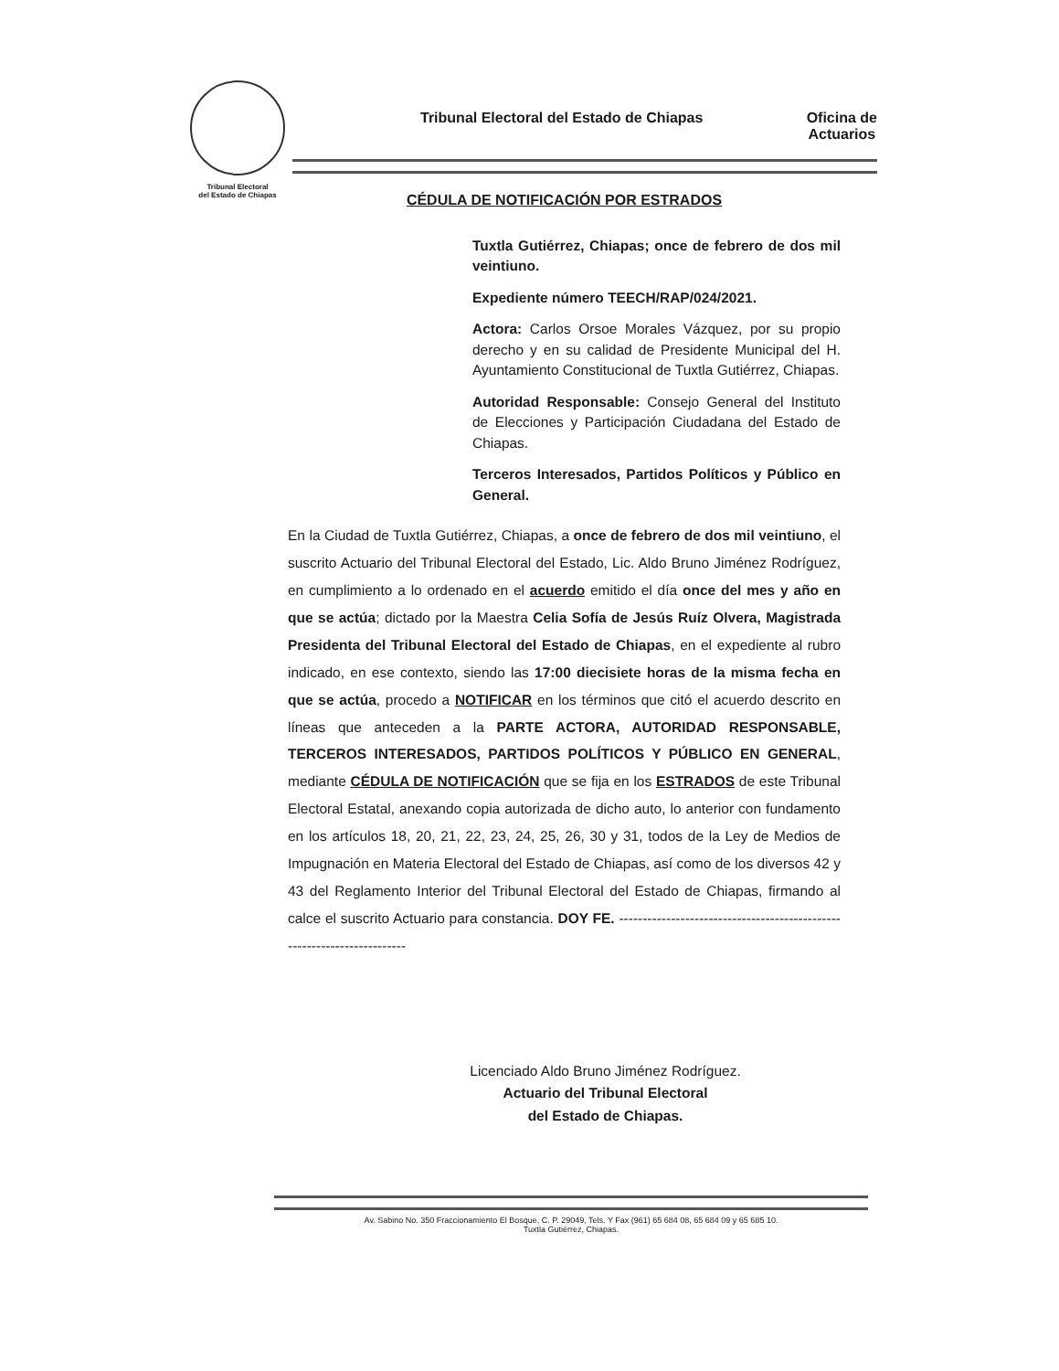Tribunal Electoral
del Estado de Chiapas
Tribunal Electoral del Estado de Chiapas Oficina de
Actuarios
CÉDULA DE NOTIFICACIÓN POR ESTRADOS
Tuxtla Gutiérrez, Chiapas; once de febrero de dos mil veintiuno.
Expediente número TEECH/RAP/024/2021.
Actora: Carlos Orsoe Morales Vázquez, por su propio derecho y en su calidad de Presidente Municipal del H. Ayuntamiento Constitucional de Tuxtla Gutiérrez, Chiapas.
Autoridad Responsable: Consejo General del Instituto de Elecciones y Participación Ciudadana del Estado de Chiapas.
Terceros Interesados, Partidos Políticos y Público en General.
En la Ciudad de Tuxtla Gutiérrez, Chiapas, a once de febrero de dos mil veintiuno, el suscrito Actuario del Tribunal Electoral del Estado, Lic. Aldo Bruno Jiménez Rodríguez, en cumplimiento a lo ordenado en el acuerdo emitido el día once del mes y año en que se actúa; dictado por la Maestra Celia Sofía de Jesús Ruíz Olvera, Magistrada Presidenta del Tribunal Electoral del Estado de Chiapas, en el expediente al rubro indicado, en ese contexto, siendo las 17:00 diecisiete horas de la misma fecha en que se actúa, procedo a NOTIFICAR en los términos que citó el acuerdo descrito en líneas que anteceden a la PARTE ACTORA, AUTORIDAD RESPONSABLE, TERCEROS INTERESADOS, PARTIDOS POLÍTICOS Y PÚBLICO EN GENERAL, mediante CÉDULA DE NOTIFICACIÓN que se fija en los ESTRADOS de este Tribunal Electoral Estatal, anexando copia autorizada de dicho auto, lo anterior con fundamento en los artículos 18, 20, 21, 22, 23, 24, 25, 26, 30 y 31, todos de la Ley de Medios de Impugnación en Materia Electoral del Estado de Chiapas, así como de los diversos 42 y 43 del Reglamento Interior del Tribunal Electoral del Estado de Chiapas, firmando al calce el suscrito Actuario para constancia. DOY FE. ------------------------------------------------------------------------
Licenciado Aldo Bruno Jiménez Rodríguez.
Actuario del Tribunal Electoral
del Estado de Chiapas.
Av. Sabino No. 350 Fraccionamiento El Bosque, C. P. 29049, Tels. Y Fax (961) 65 684 08, 65 684 09 y 65 685 10.
Tuxtla Gutiérrez, Chiapas.